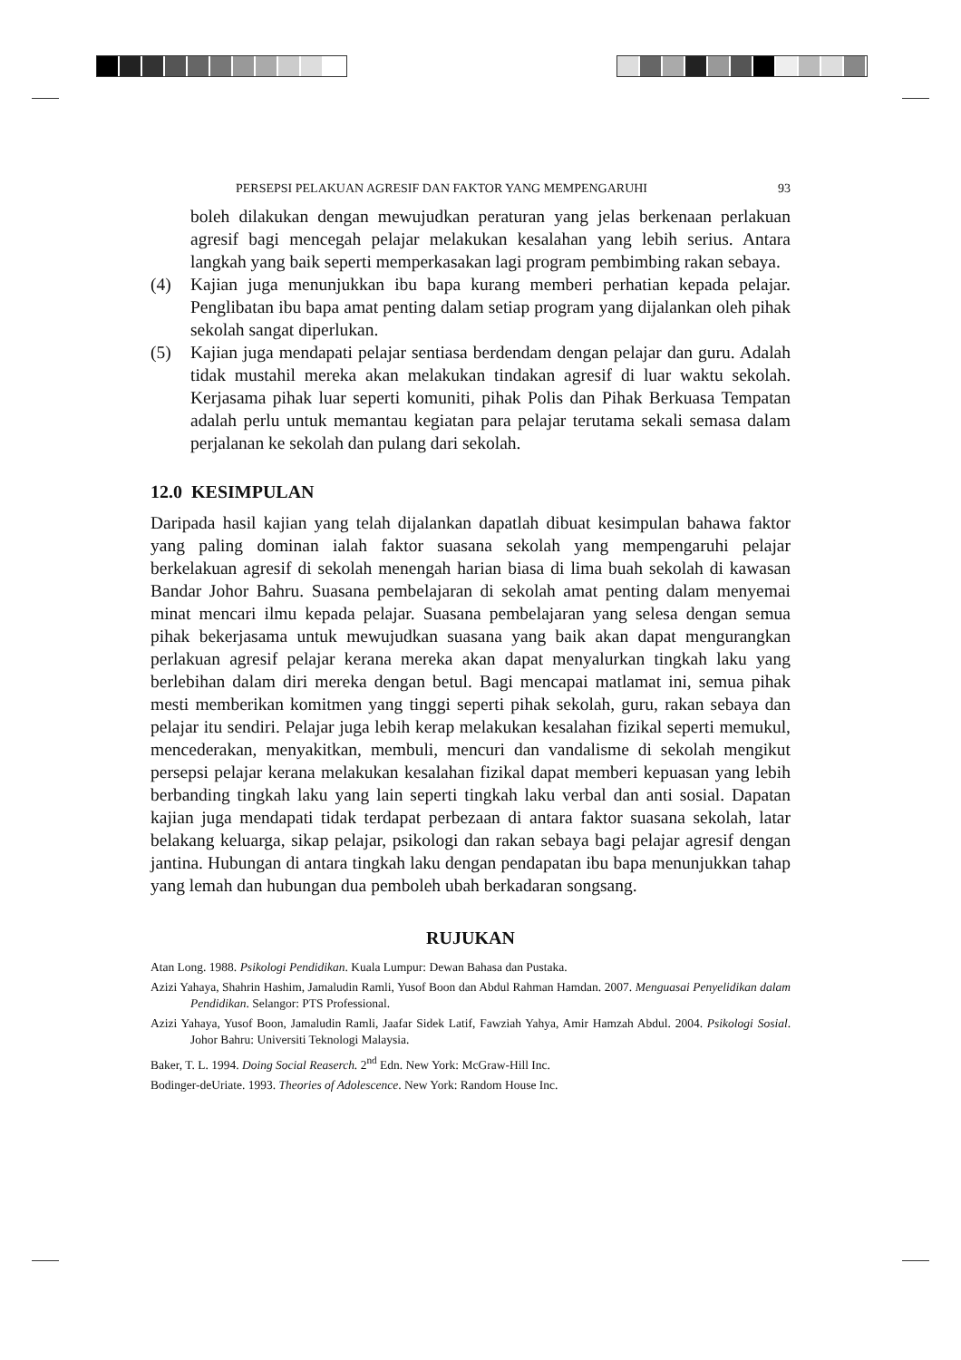PERSEPSI PELAKUAN AGRESIF DAN FAKTOR YANG MEMPENGARUHI 93
boleh dilakukan dengan mewujudkan peraturan yang jelas berkenaan perlakuan agresif bagi mencegah pelajar melakukan kesalahan yang lebih serius. Antara langkah yang baik seperti memperkasakan lagi program pembimbing rakan sebaya.
(4) Kajian juga menunjukkan ibu bapa kurang memberi perhatian kepada pelajar. Penglibatan ibu bapa amat penting dalam setiap program yang dijalankan oleh pihak sekolah sangat diperlukan.
(5) Kajian juga mendapati pelajar sentiasa berdendam dengan pelajar dan guru. Adalah tidak mustahil mereka akan melakukan tindakan agresif di luar waktu sekolah. Kerjasama pihak luar seperti komuniti, pihak Polis dan Pihak Berkuasa Tempatan adalah perlu untuk memantau kegiatan para pelajar terutama sekali semasa dalam perjalanan ke sekolah dan pulang dari sekolah.
12.0 KESIMPULAN
Daripada hasil kajian yang telah dijalankan dapatlah dibuat kesimpulan bahawa faktor yang paling dominan ialah faktor suasana sekolah yang mempengaruhi pelajar berkelakuan agresif di sekolah menengah harian biasa di lima buah sekolah di kawasan Bandar Johor Bahru. Suasana pembelajaran di sekolah amat penting dalam menyemai minat mencari ilmu kepada pelajar. Suasana pembelajaran yang selesa dengan semua pihak bekerjasama untuk mewujudkan suasana yang baik akan dapat mengurangkan perlakuan agresif pelajar kerana mereka akan dapat menyalurkan tingkah laku yang berlebihan dalam diri mereka dengan betul. Bagi mencapai matlamat ini, semua pihak mesti memberikan komitmen yang tinggi seperti pihak sekolah, guru, rakan sebaya dan pelajar itu sendiri. Pelajar juga lebih kerap melakukan kesalahan fizikal seperti memukul, mencederakan, menyakitkan, membuli, mencuri dan vandalisme di sekolah mengikut persepsi pelajar kerana melakukan kesalahan fizikal dapat memberi kepuasan yang lebih berbanding tingkah laku yang lain seperti tingkah laku verbal dan anti sosial. Dapatan kajian juga mendapati tidak terdapat perbezaan di antara faktor suasana sekolah, latar belakang keluarga, sikap pelajar, psikologi dan rakan sebaya bagi pelajar agresif dengan jantina. Hubungan di antara tingkah laku dengan pendapatan ibu bapa menunjukkan tahap yang lemah dan hubungan dua pemboleh ubah berkadaran songsang.
RUJUKAN
Atan Long. 1988. Psikologi Pendidikan. Kuala Lumpur: Dewan Bahasa dan Pustaka.
Azizi Yahaya, Shahrin Hashim, Jamaludin Ramli, Yusof Boon dan Abdul Rahman Hamdan. 2007. Menguasai Penyelidikan dalam Pendidikan. Selangor: PTS Professional.
Azizi Yahaya, Yusof Boon, Jamaludin Ramli, Jaafar Sidek Latif, Fawziah Yahya, Amir Hamzah Abdul. 2004. Psikologi Sosial. Johor Bahru: Universiti Teknologi Malaysia.
Baker, T. L. 1994. Doing Social Reaserch. 2<sup>nd</sup> Edn. New York: McGraw-Hill Inc.
Bodinger-deUriate. 1993. Theories of Adolescence. New York: Random House Inc.